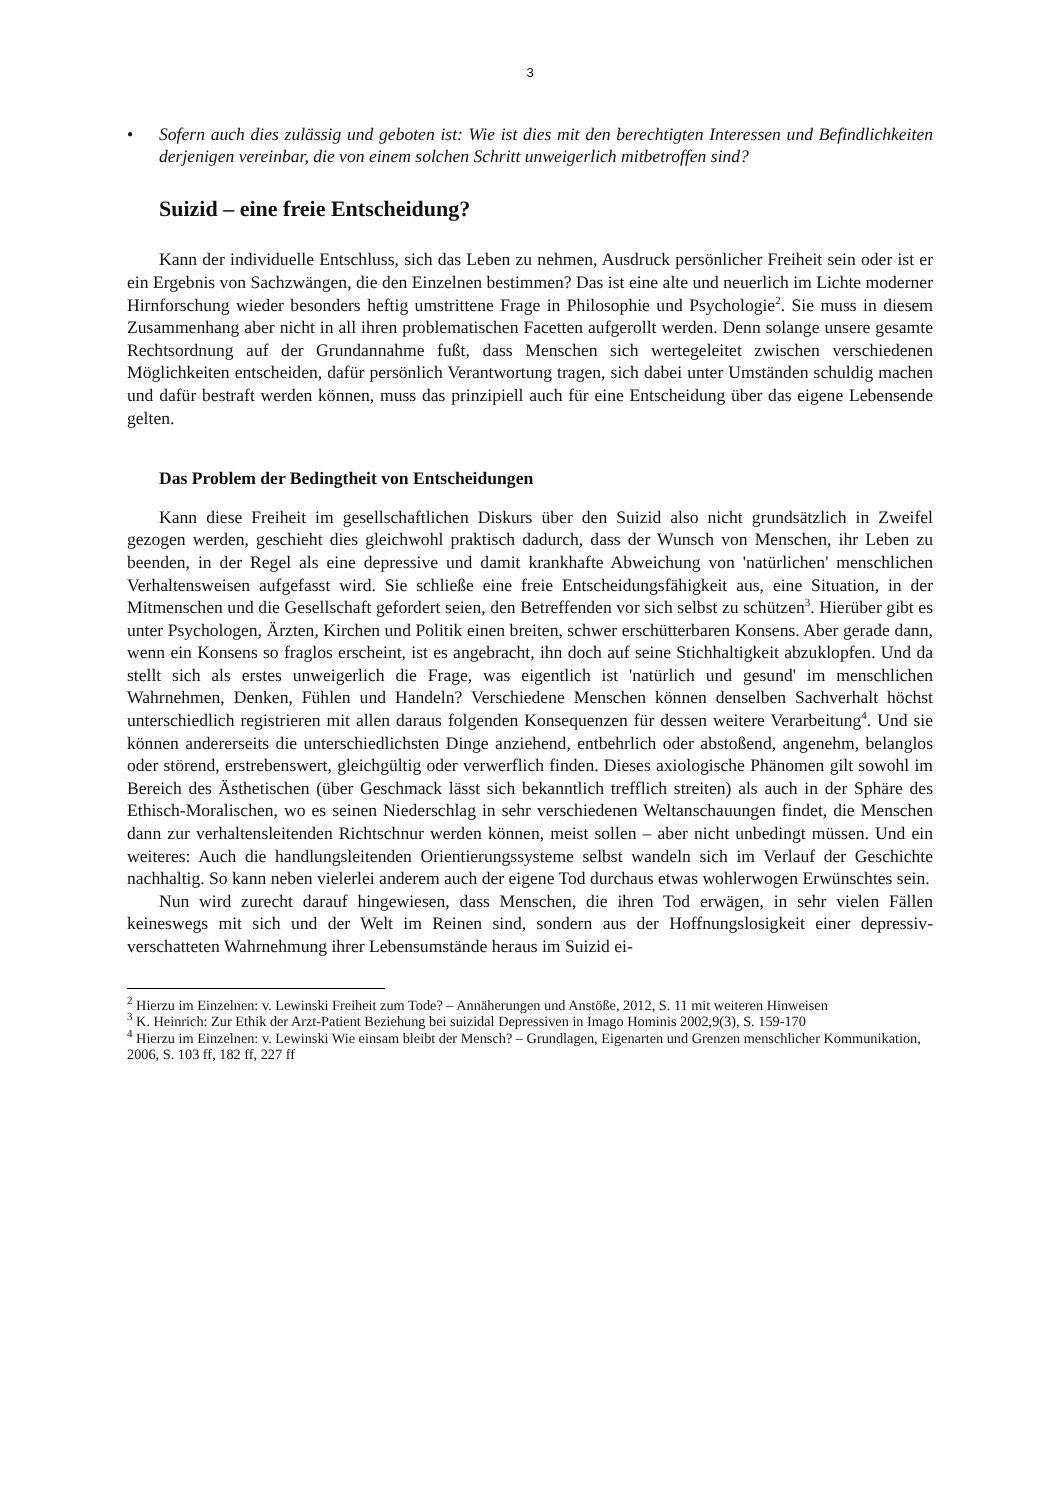3
• Sofern auch dies zulässig und geboten ist: Wie ist dies mit den berechtigten Interessen und Befindlichkeiten derjenigen vereinbar, die von einem solchen Schritt unweigerlich mitbetroffen sind?
Suizid – eine freie Entscheidung?
Kann der individuelle Entschluss, sich das Leben zu nehmen, Ausdruck persönlicher Freiheit sein oder ist er ein Ergebnis von Sachzwängen, die den Einzelnen bestimmen? Das ist eine alte und neuerlich im Lichte moderner Hirnforschung wieder besonders heftig umstrittene Frage in Philosophie und Psychologie<sup>2</sup>. Sie muss in diesem Zusammenhang aber nicht in all ihren problematischen Facetten aufgerollt werden. Denn solange unsere gesamte Rechtsordnung auf der Grundannahme fußt, dass Menschen sich wertegeleitet zwischen verschiedenen Möglichkeiten entscheiden, dafür persönlich Verantwortung tragen, sich dabei unter Umständen schuldig machen und dafür bestraft werden können, muss das prinzipiell auch für eine Entscheidung über das eigene Lebensende gelten.
Das Problem der Bedingtheit von Entscheidungen
Kann diese Freiheit im gesellschaftlichen Diskurs über den Suizid also nicht grundsätzlich in Zweifel gezogen werden, geschieht dies gleichwohl praktisch dadurch, dass der Wunsch von Menschen, ihr Leben zu beenden, in der Regel als eine depressive und damit krankhafte Abweichung von 'natürlichen' menschlichen Verhaltensweisen aufgefasst wird. Sie schließe eine freie Entscheidungsfähigkeit aus, eine Situation, in der Mitmenschen und die Gesellschaft gefordert seien, den Betreffenden vor sich selbst zu schützen<sup>3</sup>. Hierüber gibt es unter Psychologen, Ärzten, Kirchen und Politik einen breiten, schwer erschütterbaren Konsens. Aber gerade dann, wenn ein Konsens so fraglos erscheint, ist es angebracht, ihn doch auf seine Stichhaltigkeit abzuklopfen. Und da stellt sich als erstes unweigerlich die Frage, was eigentlich ist 'natürlich und gesund' im menschlichen Wahrnehmen, Denken, Fühlen und Handeln? Verschiedene Menschen können denselben Sachverhalt höchst unterschiedlich registrieren mit allen daraus folgenden Konsequenzen für dessen weitere Verarbeitung<sup>4</sup>. Und sie können andererseits die unterschiedlichsten Dinge anziehend, entbehrlich oder abstoßend, angenehm, belanglos oder störend, erstrebenswert, gleichgültig oder verwerflich finden. Dieses axiologische Phänomen gilt sowohl im Bereich des Ästhetischen (über Geschmack lässt sich bekanntlich trefflich streiten) als auch in der Sphäre des Ethisch-Moralischen, wo es seinen Niederschlag in sehr verschiedenen Weltanschauungen findet, die Menschen dann zur verhaltensleitenden Richtschnur werden können, meist sollen – aber nicht unbedingt müssen. Und ein weiteres: Auch die handlungsleitenden Orientierungssysteme selbst wandeln sich im Verlauf der Geschichte nachhaltig. So kann neben vielerlei anderem auch der eigene Tod durchaus etwas wohlerwogen Erwünschtes sein.
Nun wird zurecht darauf hingewiesen, dass Menschen, die ihren Tod erwägen, in sehr vielen Fällen keineswegs mit sich und der Welt im Reinen sind, sondern aus der Hoffnungslosigkeit einer depressiv-verschatteten Wahrnehmung ihrer Lebensumstände heraus im Suizid ei-
<sup>2</sup> Hierzu im Einzelnen: v. Lewinski Freiheit zum Tode? – Annäherungen und Anstöße, 2012, S. 11 mit weiteren Hinweisen
<sup>3</sup> K. Heinrich: Zur Ethik der Arzt-Patient Beziehung bei suizidal Depressiven in Imago Hominis 2002,9(3), S. 159-170
<sup>4</sup> Hierzu im Einzelnen: v. Lewinski Wie einsam bleibt der Mensch? – Grundlagen, Eigenarten und Grenzen menschlicher Kommunikation, 2006, S. 103 ff, 182 ff, 227 ff